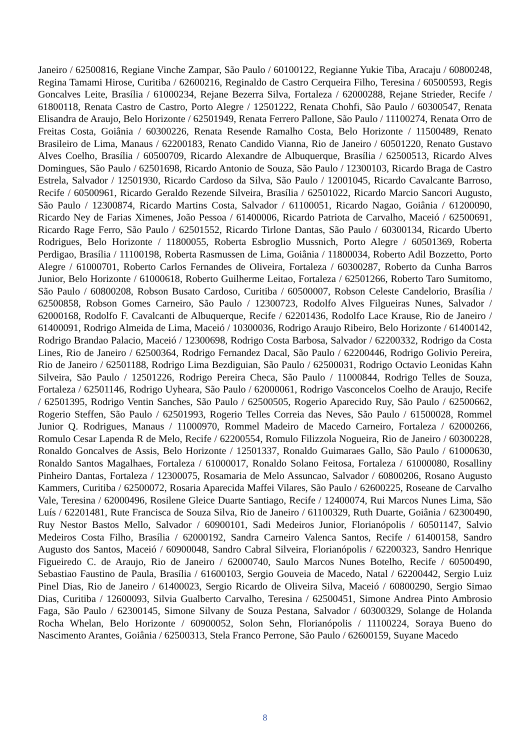Janeiro / 62500816, Regiane Vinche Zampar, São Paulo / 60100122, Regianne Yukie Tiba, Aracaju / 60800248, Regina Tamami Hirose, Curitiba / 62600216, Reginaldo de Castro Cerqueira Filho, Teresina / 60500593, Regis Goncalves Leite, Brasília / 61000234, Rejane Bezerra Silva, Fortaleza / 62000288, Rejane Strieder, Recife / 61800118, Renata Castro de Castro, Porto Alegre / 12501222, Renata Chohfi, São Paulo / 60300547, Renata Elisandra de Araujo, Belo Horizonte / 62501949, Renata Ferrero Pallone, São Paulo / 11100274, Renata Orro de Freitas Costa, Goiânia / 60300226, Renata Resende Ramalho Costa, Belo Horizonte / 11500489, Renato Brasileiro de Lima, Manaus / 62200183, Renato Candido Vianna, Rio de Janeiro / 60501220, Renato Gustavo Alves Coelho, Brasília / 60500709, Ricardo Alexandre de Albuquerque, Brasília / 62500513, Ricardo Alves Domingues, São Paulo / 62501698, Ricardo Antonio de Souza, São Paulo / 12300103, Ricardo Braga de Castro Estrela, Salvador / 12501930, Ricardo Cardoso da Silva, São Paulo / 12001045, Ricardo Cavalcante Barroso, Recife / 60500961, Ricardo Geraldo Rezende Silveira, Brasília / 62501022, Ricardo Marcio Sancori Augusto, São Paulo / 12300874, Ricardo Martins Costa, Salvador / 61100051, Ricardo Nagao, Goiânia / 61200090, Ricardo Ney de Farias Ximenes, João Pessoa / 61400006, Ricardo Patriota de Carvalho, Maceió / 62500691, Ricardo Rage Ferro, São Paulo / 62501552, Ricardo Tirlone Dantas, São Paulo / 60300134, Ricardo Uberto Rodrigues, Belo Horizonte / 11800055, Roberta Esbroglio Mussnich, Porto Alegre / 60501369, Roberta Perdigao, Brasília / 11100198, Roberta Rasmussen de Lima, Goiânia / 11800034, Roberto Adil Bozzetto, Porto Alegre / 61000701, Roberto Carlos Fernandes de Oliveira, Fortaleza / 60300287, Roberto da Cunha Barros Junior, Belo Horizonte / 61000618, Roberto Guilherme Leitao, Fortaleza / 62501266, Roberto Taro Sumitomo, São Paulo / 60800208, Robson Busato Cardoso, Curitiba / 60500007, Robson Celeste Candelorio, Brasília / 62500858, Robson Gomes Carneiro, São Paulo / 12300723, Rodolfo Alves Filgueiras Nunes, Salvador / 62000168, Rodolfo F. Cavalcanti de Albuquerque, Recife / 62201436, Rodolfo Lace Krause, Rio de Janeiro / 61400091, Rodrigo Almeida de Lima, Maceió / 10300036, Rodrigo Araujo Ribeiro, Belo Horizonte / 61400142, Rodrigo Brandao Palacio, Maceió / 12300698, Rodrigo Costa Barbosa, Salvador / 62200332, Rodrigo da Costa Lines, Rio de Janeiro / 62500364, Rodrigo Fernandez Dacal, São Paulo / 62200446, Rodrigo Golivio Pereira, Rio de Janeiro / 62501188, Rodrigo Lima Bezdiguian, São Paulo / 62500031, Rodrigo Octavio Leonidas Kahn Silveira, São Paulo / 12501226, Rodrigo Pereira Checa, São Paulo / 11000844, Rodrigo Telles de Souza, Fortaleza / 62501146, Rodrigo Uyheara, São Paulo / 62000061, Rodrigo Vasconcelos Coelho de Araujo, Recife / 62501395, Rodrigo Ventin Sanches, São Paulo / 62500505, Rogerio Aparecido Ruy, São Paulo / 62500662, Rogerio Steffen, São Paulo / 62501993, Rogerio Telles Correia das Neves, São Paulo / 61500028, Rommel Junior Q. Rodrigues, Manaus / 11000970, Rommel Madeiro de Macedo Carneiro, Fortaleza / 62000266, Romulo Cesar Lapenda R de Melo, Recife / 62200554, Romulo Filizzola Nogueira, Rio de Janeiro / 60300228, Ronaldo Goncalves de Assis, Belo Horizonte / 12501337, Ronaldo Guimaraes Gallo, São Paulo / 61000630, Ronaldo Santos Magalhaes, Fortaleza / 61000017, Ronaldo Solano Feitosa, Fortaleza / 61000080, Rosalliny Pinheiro Dantas, Fortaleza / 12300075, Rosamaria de Melo Assuncao, Salvador / 60800206, Rosano Augusto Kammers, Curitiba / 62500072, Rosaria Aparecida Maffei Vilares, São Paulo / 62600225, Roseane de Carvalho Vale, Teresina / 62000496, Rosilene Gleice Duarte Santiago, Recife / 12400074, Rui Marcos Nunes Lima, São Luís / 62201481, Rute Francisca de Souza Silva, Rio de Janeiro / 61100329, Ruth Duarte, Goiânia / 62300490, Ruy Nestor Bastos Mello, Salvador / 60900101, Sadi Medeiros Junior, Florianópolis / 60501147, Salvio Medeiros Costa Filho, Brasília / 62000192, Sandra Carneiro Valenca Santos, Recife / 61400158, Sandro Augusto dos Santos, Maceió / 60900048, Sandro Cabral Silveira, Florianópolis / 62200323, Sandro Henrique Figueiredo C. de Araujo, Rio de Janeiro / 62000740, Saulo Marcos Nunes Botelho, Recife / 60500490, Sebastiao Faustino de Paula, Brasília / 61600103, Sergio Gouveia de Macedo, Natal / 62200442, Sergio Luiz Pinel Dias, Rio de Janeiro / 61400023, Sergio Ricardo de Oliveira Silva, Maceió / 60800290, Sergio Simao Dias, Curitiba / 12600093, Silvia Gualberto Carvalho, Teresina / 62500451, Simone Andrea Pinto Ambrosio Faga, São Paulo / 62300145, Simone Silvany de Souza Pestana, Salvador / 60300329, Solange de Holanda Rocha Whelan, Belo Horizonte / 60900052, Solon Sehn, Florianópolis / 11100224, Soraya Bueno do Nascimento Arantes, Goiânia / 62500313, Stela Franco Perrone, São Paulo / 62600159, Suyane Macedo
8